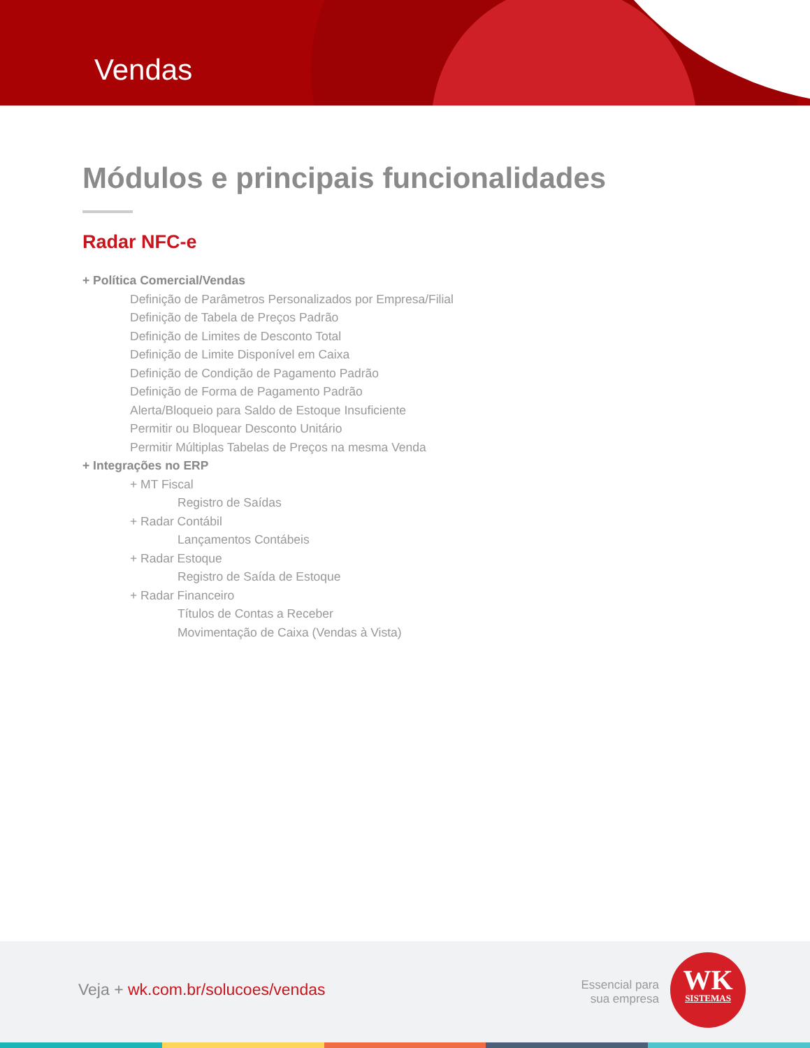Vendas
Módulos e principais funcionalidades
Radar NFC-e
+ Política Comercial/Vendas
Definição de Parâmetros Personalizados por Empresa/Filial
Definição de Tabela de Preços Padrão
Definição de Limites de Desconto Total
Definição de Limite Disponível em Caixa
Definição de Condição de Pagamento Padrão
Definição de Forma de Pagamento Padrão
Alerta/Bloqueio para Saldo de Estoque Insuficiente
Permitir ou Bloquear Desconto Unitário
Permitir Múltiplas Tabelas de Preços na mesma Venda
+ Integrações no ERP
+ MT Fiscal
Registro de Saídas
+ Radar Contábil
Lançamentos Contábeis
+ Radar Estoque
Registro de Saída de Estoque
+ Radar Financeiro
Títulos de Contas a Receber
Movimentação de Caixa (Vendas à Vista)
Veja + wk.com.br/solucoes/vendas
Essencial para
sua empresa
WK
SISTEMAS